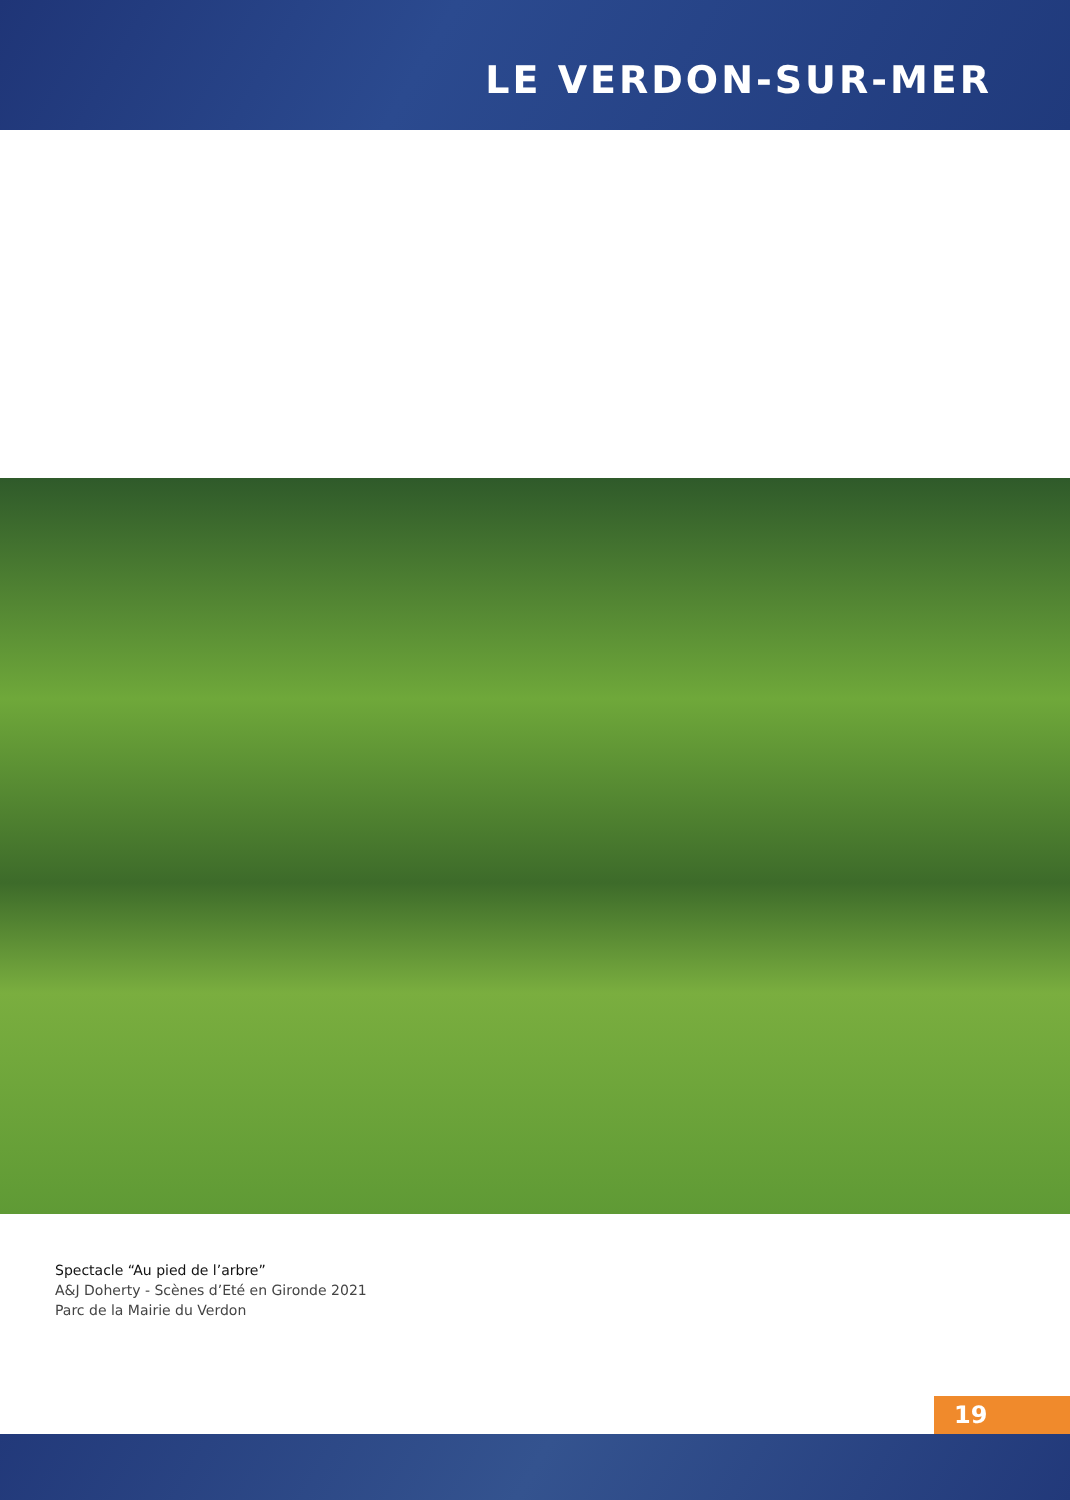LE VERDON-SUR-MER
Spectacle “Au pied de l’arbre”
A&J Doherty - Scènes d’Eté en Gironde 2021
Parc de la Mairie du Verdon
19